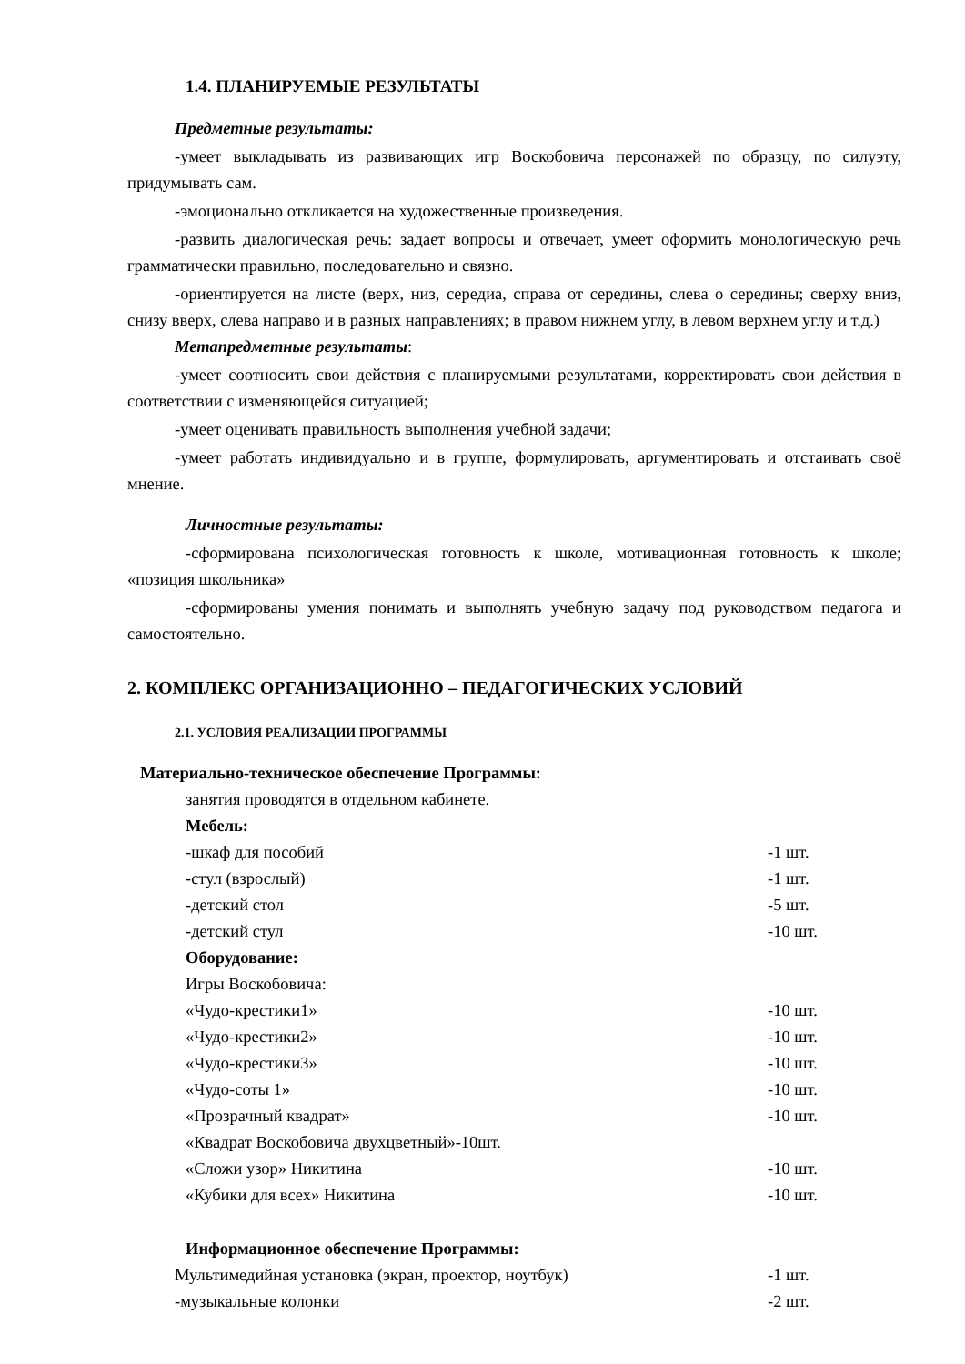1.4. ПЛАНИРУЕМЫЕ РЕЗУЛЬТАТЫ
Предметные результаты:
-умеет выкладывать из развивающих игр Воскобовича персонажей по образцу, по силуэту, придумывать сам.
-эмоционально откликается на художественные произведения.
-развить диалогическая речь: задает вопросы и отвечает, умеет оформить монологическую речь грамматически правильно, последовательно и связно.
-ориентируется на листе (верх, низ, середиа, справа от середины, слева о середины; сверху вниз, снизу вверх, слева направо и в разных направлениях; в правом нижнем углу, в левом верхнем углу и т.д.)
Метапредметные результаты:
-умеет соотносить свои действия с планируемыми результатами, корректировать свои действия в соответствии с изменяющейся ситуацией;
-умеет оценивать правильность выполнения учебной задачи;
-умеет работать индивидуально и в группе, формулировать, аргументировать и отстаивать своё мнение.
Личностные результаты:
-сформирована психологическая готовность к школе, мотивационная готовность к школе; «позиция школьника»
-сформированы умения понимать и выполнять учебную задачу под руководством педагога и самостоятельно.
2. КОМПЛЕКС ОРГАНИЗАЦИОННО – ПЕДАГОГИЧЕСКИХ УСЛОВИЙ
2.1. УСЛОВИЯ РЕАЛИЗАЦИИ ПРОГРАММЫ
Материально-техническое обеспечение Программы:
занятия проводятся в отдельном кабинете.
Мебель:
-шкаф для пособий -1 шт.
-стул (взрослый) -1 шт.
-детский стол -5 шт.
-детский стул -10 шт.
Оборудование:
Игры Воскобовича:
«Чудо-крестики1» -10 шт.
«Чудо-крестики2» -10 шт.
«Чудо-крестики3» -10 шт.
«Чудо-соты 1» -10 шт.
«Прозрачный квадрат» -10 шт.
«Квадрат Воскобовича двухцветный»-10шт.
«Сложи узор» Никитина -10 шт.
«Кубики для всех» Никитина -10 шт.
Информационное обеспечение Программы:
Мультимедийная установка (экран, проектор, ноутбук) -1 шт.
-музыкальные колонки -2 шт.